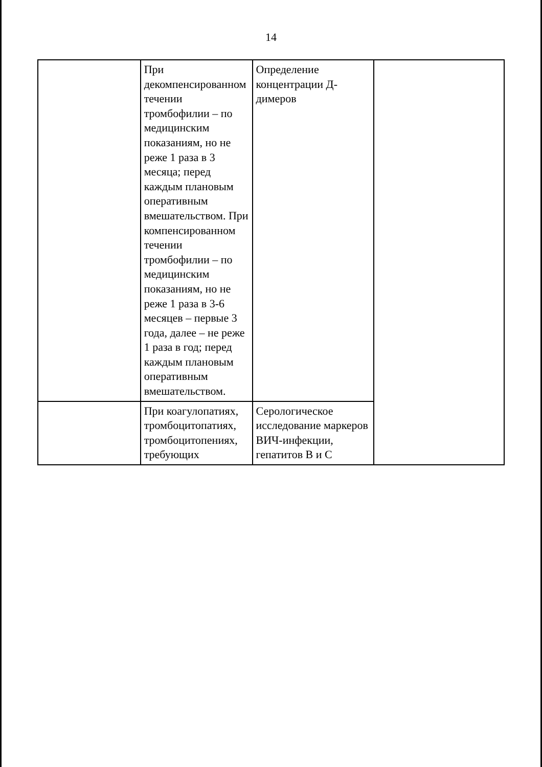14
| | При декомпенсированном течении тромбофилии – по медицинским показаниям, но не реже 1 раза в 3 месяца; перед каждым плановым оперативным вмешательством. При компенсированном течении тромбофилии – по медицинским показаниям, но не реже 1 раза в 3-6 месяцев – первые 3 года, далее – не реже 1 раза в год; перед каждым плановым оперативным вмешательством. | Определение концентрации Д-димеров | |
| | При коагулопатиях, тромбоцитопатиях, тромбоцитопениях, требующих | Серологическое исследование маркеров ВИЧ-инфекции, гепатитов В и С | |